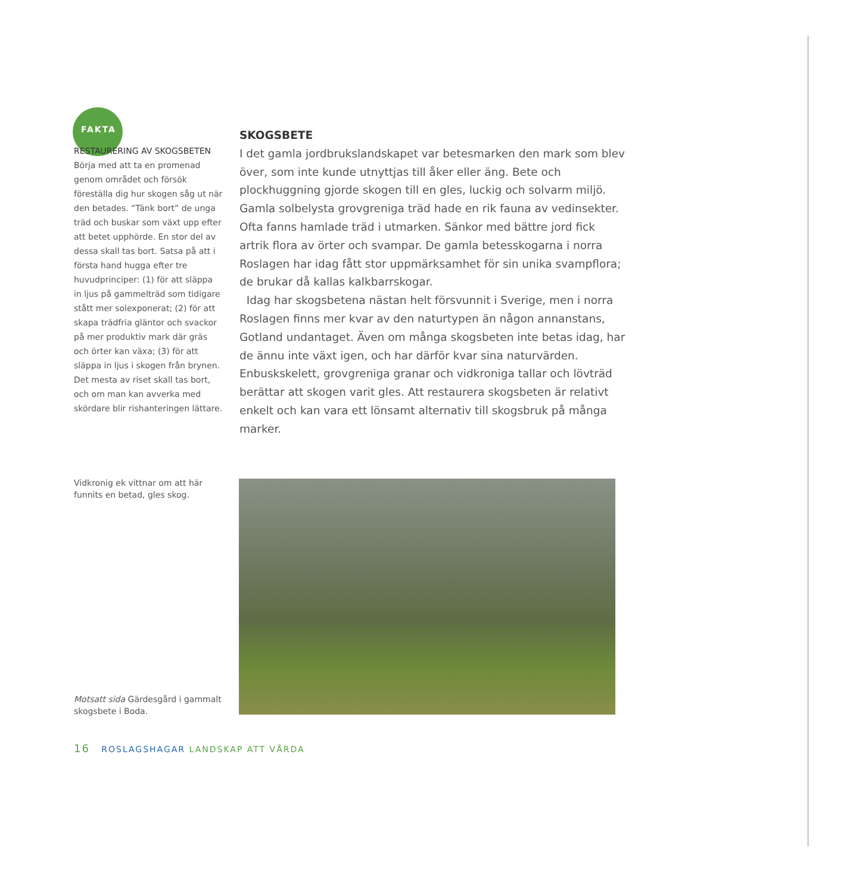FAKTA
RESTAURERING AV SKOGSBETEN
Börja med att ta en promenad genom området och försök föreställa dig hur skogen såg ut när den betades. “Tänk bort” de unga träd och buskar som växt upp efter att betet upphörde. En stor del av dessa skall tas bort. Satsa på att i första hand hugga efter tre huvudprinciper: (1) för att släppa in ljus på gammelträd som tidigare stått mer solexponerat; (2) för att skapa trädfria gläntor och svackor på mer produktiv mark där gräs och örter kan växa; (3) för att släppa in ljus i skogen från brynen. Det mesta av riset skall tas bort, och om man kan avverka med skördare blir rishanteringen lättare.
SKOGSBETE
I det gamla jordbrukslandskapet var betesmarken den mark som blev över, som inte kunde utnyttjas till åker eller äng. Bete och plockhuggning gjorde skogen till en gles, luckig och solvarm miljö. Gamla solbelysta grovgreniga träd hade en rik fauna av vedinsekter. Ofta fanns hamlade träd i utmarken. Sänkor med bättre jord fick artrik flora av örter och svampar. De gamla betesskogarna i norra Roslagen har idag fått stor uppmärksamhet för sin unika svampflora; de brukar då kallas kalkbarrskogar.
Idag har skogsbetena nästan helt försvunnit i Sverige, men i norra Roslagen finns mer kvar av den naturtypen än någon annanstans, Gotland undantaget. Även om många skogsbeten inte betas idag, har de ännu inte växt igen, och har därför kvar sina naturvärden. Enbuskskelett, grovgreniga granar och vidkroniga tallar och lövträd berättar att skogen varit gles. Att restaurera skogsbeten är relativt enkelt och kan vara ett lönsamt alternativ till skogsbruk på många marker.
Vidkronig ek vittnar om att här funnits en betad, gles skog.
Motsatt sida Gärdesgård i gammalt skogsbete i Boda.
16 ROSLAGSHAGAR LANDSKAP ATT VÅRDA